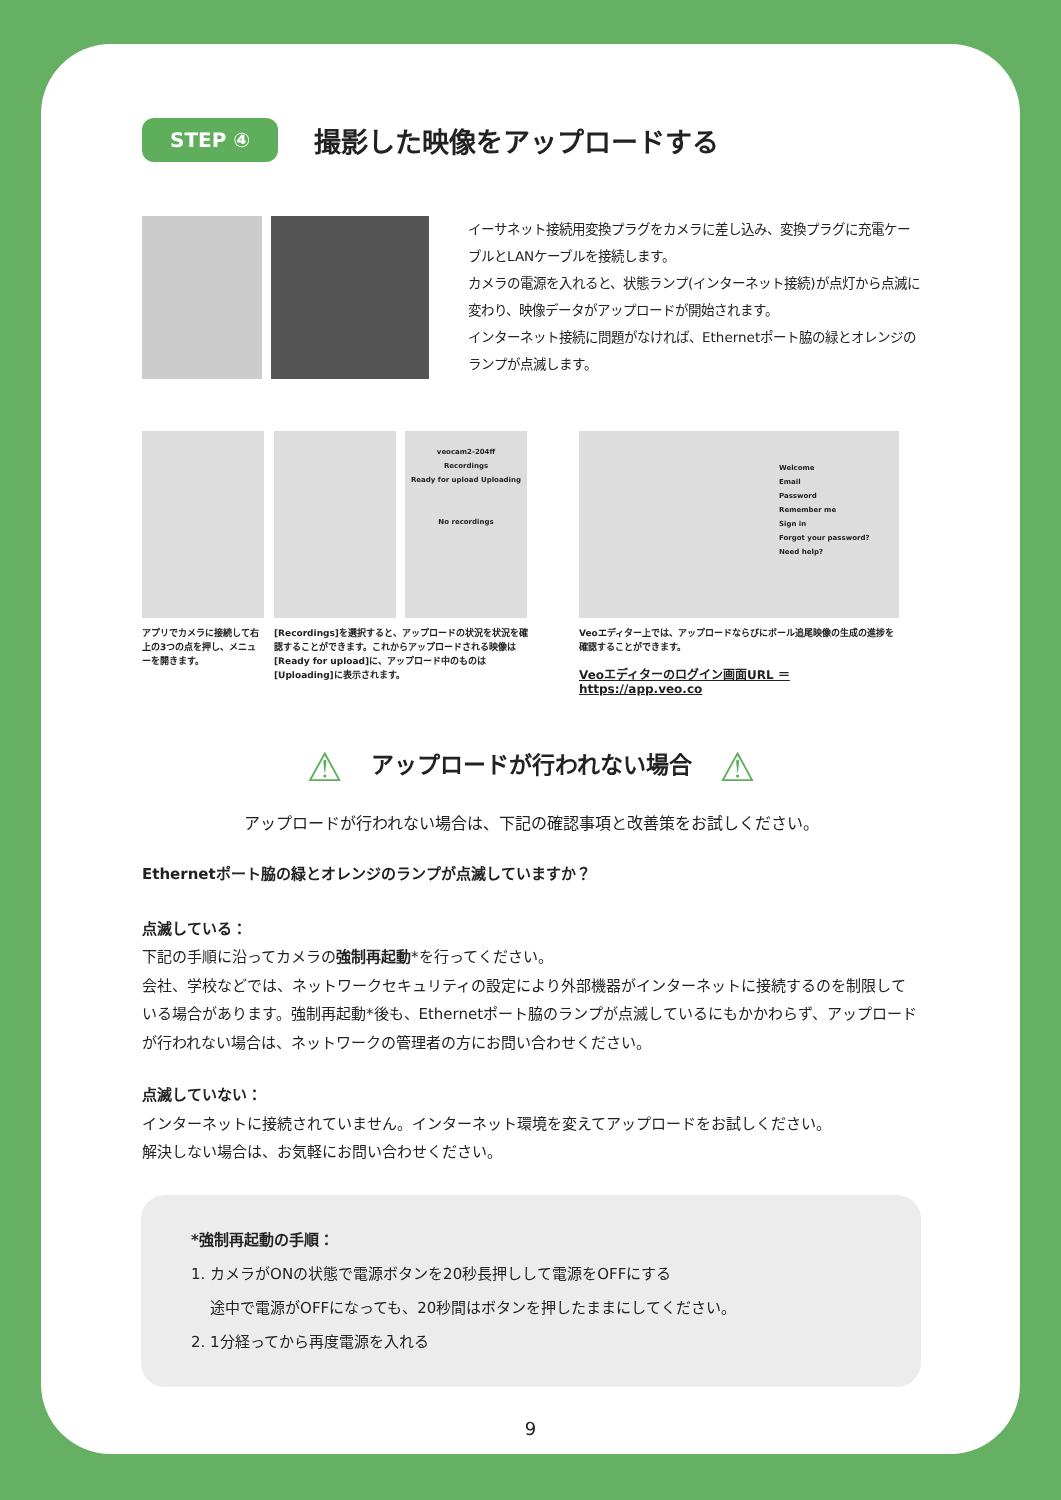STEP ④
撮影した映像をアップロードする
イーサネット接続用変換プラグをカメラに差し込み、変換プラグに充電ケーブルとLANケーブルを接続します。
カメラの電源を入れると、状態ランプ(インターネット接続)が点灯から点滅に変わり、映像データがアップロードが開始されます。
インターネット接続に問題がなければ、Ethernetポート脇の緑とオレンジのランプが点滅します。
アプリでカメラに接続して右上の3つの点を押し、メニューを開きます。
veocam2-204ff
Recordings
Ready for upload Uploading
No recordings
[Recordings]を選択すると、アップロードの状況を状況を確認することができます。これからアップロードされる映像は[Ready for upload]に、アップロード中のものは[Uploading]に表示されます。
Welcome
Email
Password
Remember me
Sign in
Forgot your password?
Need help?
Veoエディター上では、アップロードならびにボール追尾映像の生成の進捗を確認することができます。
Veoエディターのログイン画面URL ＝ https://app.veo.co
⚠ アップロードが行われない場合 ⚠
アップロードが行われない場合は、下記の確認事項と改善策をお試しください。
Ethernetポート脇の緑とオレンジのランプが点滅していますか？
点滅している：
下記の手順に沿ってカメラの強制再起動*を行ってください。
会社、学校などでは、ネットワークセキュリティの設定により外部機器がインターネットに接続するのを制限している場合があります。強制再起動*後も、Ethernetポート脇のランプが点滅しているにもかかわらず、アップロードが行われない場合は、ネットワークの管理者の方にお問い合わせください。
点滅していない：
インターネットに接続されていません。インターネット環境を変えてアップロードをお試しください。
解決しない場合は、お気軽にお問い合わせください。
*強制再起動の手順：
1. カメラがONの状態で電源ボタンを20秒長押しして電源をOFFにする
途中で電源がOFFになっても、20秒間はボタンを押したままにしてください。
2. 1分経ってから再度電源を入れる
9